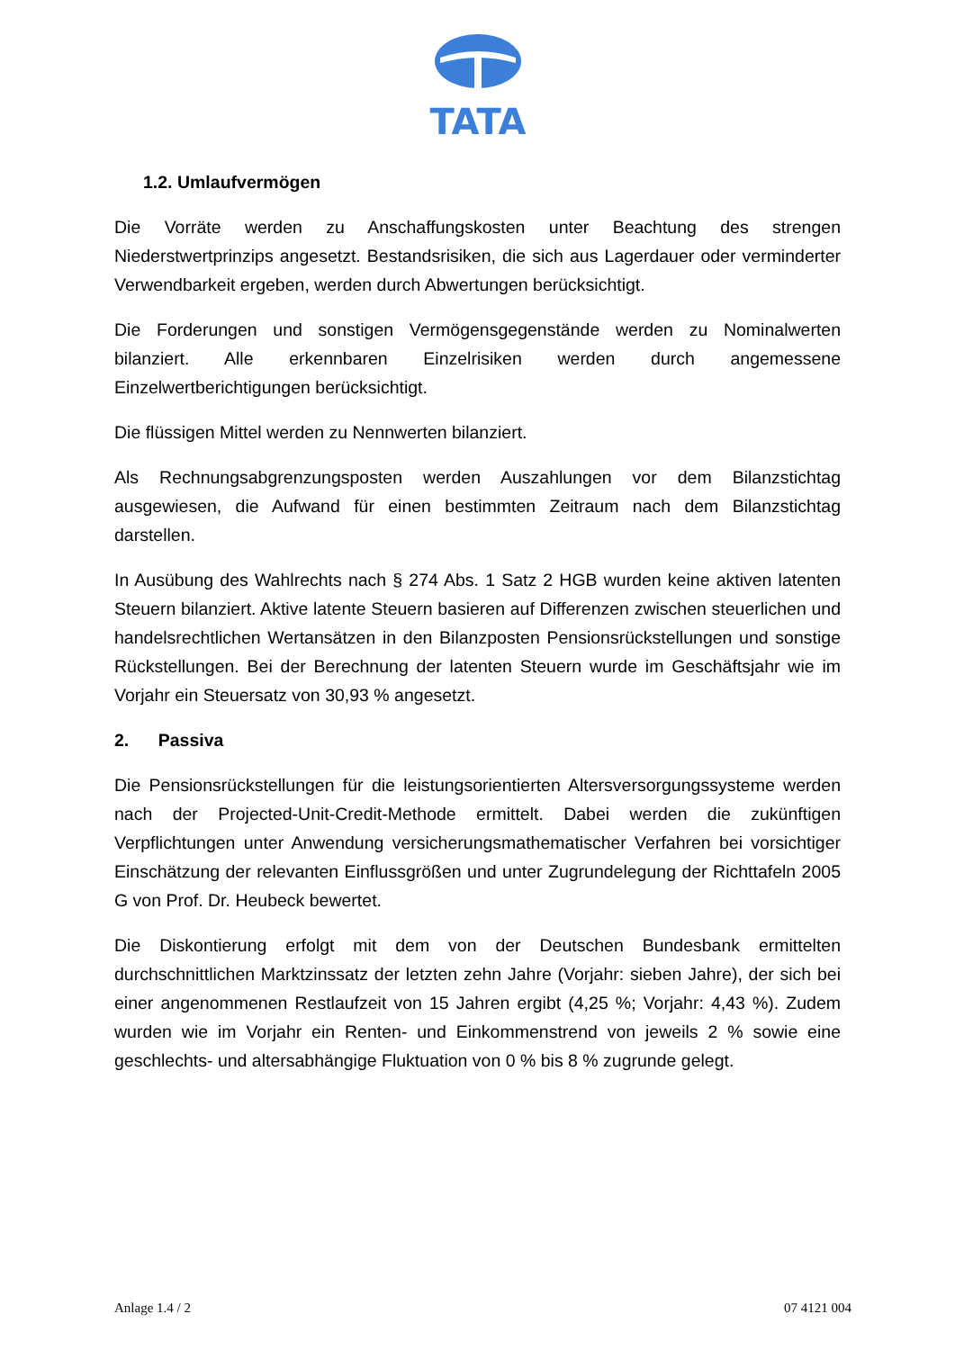TATA
1.2. Umlaufvermögen
Die Vorräte werden zu Anschaffungskosten unter Beachtung des strengen Niederstwertprinzips angesetzt. Bestandsrisiken, die sich aus Lagerdauer oder verminderter Verwendbarkeit ergeben, werden durch Abwertungen berücksichtigt.
Die Forderungen und sonstigen Vermögensgegenstände werden zu Nominalwerten bilanziert. Alle erkennbaren Einzelrisiken werden durch angemessene Einzelwertberichtigungen berücksichtigt.
Die flüssigen Mittel werden zu Nennwerten bilanziert.
Als Rechnungsabgrenzungsposten werden Auszahlungen vor dem Bilanzstichtag ausgewiesen, die Aufwand für einen bestimmten Zeitraum nach dem Bilanzstichtag darstellen.
In Ausübung des Wahlrechts nach § 274 Abs. 1 Satz 2 HGB wurden keine aktiven latenten Steuern bilanziert. Aktive latente Steuern basieren auf Differenzen zwischen steuerlichen und handelsrechtlichen Wertansätzen in den Bilanzposten Pensionsrückstellungen und sonstige Rückstellungen. Bei der Berechnung der latenten Steuern wurde im Geschäftsjahr wie im Vorjahr ein Steuersatz von 30,93 % angesetzt.
2. Passiva
Die Pensionsrückstellungen für die leistungsorientierten Altersversorgungssysteme werden nach der Projected-Unit-Credit-Methode ermittelt. Dabei werden die zukünftigen Verpflichtungen unter Anwendung versicherungsmathematischer Verfahren bei vorsichtiger Einschätzung der relevanten Einflussgrößen und unter Zugrundelegung der Richttafeln 2005 G von Prof. Dr. Heubeck bewertet.
Die Diskontierung erfolgt mit dem von der Deutschen Bundesbank ermittelten durchschnittlichen Marktzinssatz der letzten zehn Jahre (Vorjahr: sieben Jahre), der sich bei einer angenommenen Restlaufzeit von 15 Jahren ergibt (4,25 %; Vorjahr: 4,43 %). Zudem wurden wie im Vorjahr ein Renten- und Einkommenstrend von jeweils 2 % sowie eine geschlechts- und altersabhängige Fluktuation von 0 % bis 8 % zugrunde gelegt.
Anlage 1.4 / 2 07 4121 004